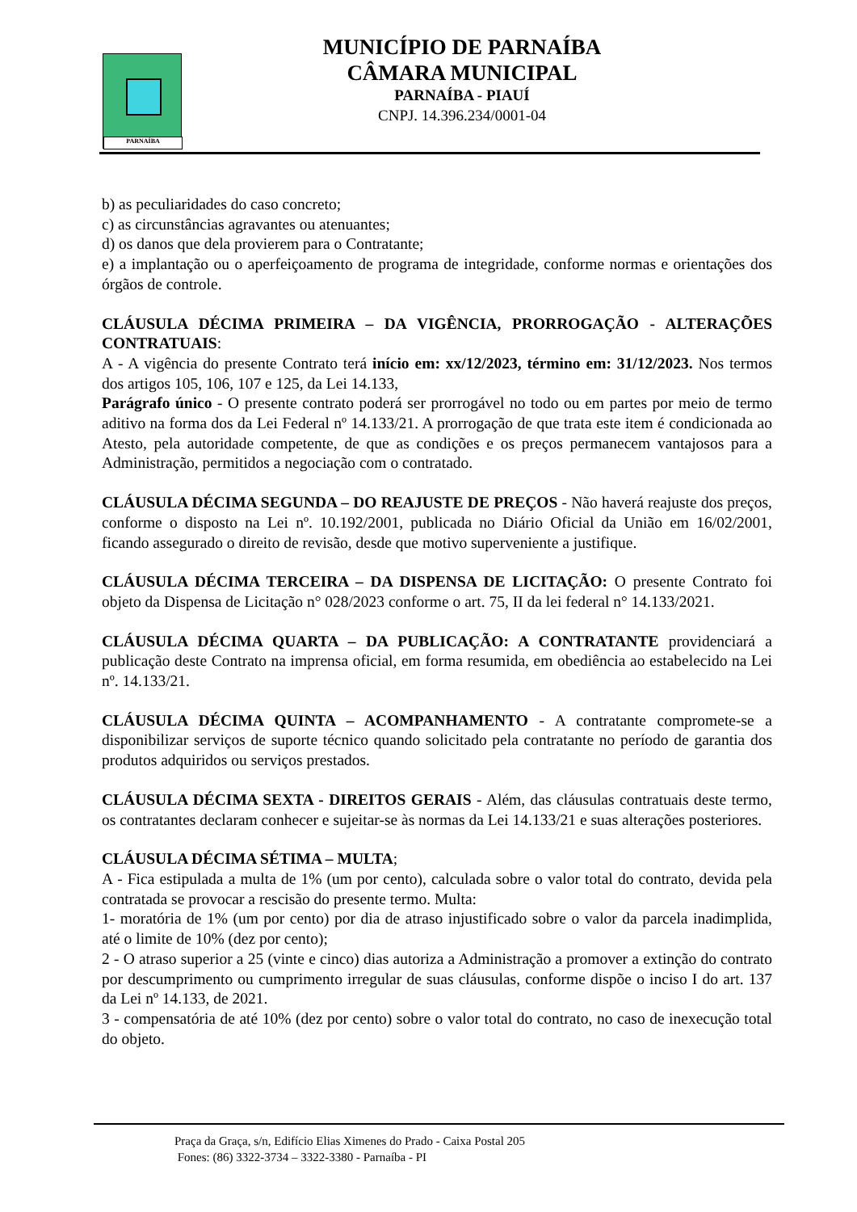PARNAÍBA
MUNICÍPIO DE PARNAÍBA
CÂMARA MUNICIPAL
PARNAÍBA - PIAUÍ
CNPJ. 14.396.234/0001-04
b) as peculiaridades do caso concreto;
c) as circunstâncias agravantes ou atenuantes;
d) os danos que dela provierem para o Contratante;
e) a implantação ou o aperfeiçoamento de programa de integridade, conforme normas e orientações dos órgãos de controle.
CLÁUSULA DÉCIMA PRIMEIRA – DA VIGÊNCIA, PRORROGAÇÃO - ALTERAÇÕES CONTRATUAIS:
A - A vigência do presente Contrato terá início em: xx/12/2023, término em: 31/12/2023. Nos termos dos artigos 105, 106, 107 e 125, da Lei 14.133,
Parágrafo único - O presente contrato poderá ser prorrogável no todo ou em partes por meio de termo aditivo na forma dos da Lei Federal nº 14.133/21. A prorrogação de que trata este item é condicionada ao Atesto, pela autoridade competente, de que as condições e os preços permanecem vantajosos para a Administração, permitidos a negociação com o contratado.
CLÁUSULA DÉCIMA SEGUNDA – DO REAJUSTE DE PREÇOS - Não haverá reajuste dos preços, conforme o disposto na Lei nº. 10.192/2001, publicada no Diário Oficial da União em 16/02/2001, ficando assegurado o direito de revisão, desde que motivo superveniente a justifique.
CLÁUSULA DÉCIMA TERCEIRA – DA DISPENSA DE LICITAÇÃO: O presente Contrato foi objeto da Dispensa de Licitação n° 028/2023 conforme o art. 75, II da lei federal n° 14.133/2021.
CLÁUSULA DÉCIMA QUARTA – DA PUBLICAÇÃO: A CONTRATANTE providenciará a publicação deste Contrato na imprensa oficial, em forma resumida, em obediência ao estabelecido na Lei nº. 14.133/21.
CLÁUSULA DÉCIMA QUINTA – ACOMPANHAMENTO - A contratante compromete-se a disponibilizar serviços de suporte técnico quando solicitado pela contratante no período de garantia dos produtos adquiridos ou serviços prestados.
CLÁUSULA DÉCIMA SEXTA - DIREITOS GERAIS - Além, das cláusulas contratuais deste termo, os contratantes declaram conhecer e sujeitar-se às normas da Lei 14.133/21 e suas alterações posteriores.
CLÁUSULA DÉCIMA SÉTIMA – MULTA;
A - Fica estipulada a multa de 1% (um por cento), calculada sobre o valor total do contrato, devida pela contratada se provocar a rescisão do presente termo. Multa:
1- moratória de 1% (um por cento) por dia de atraso injustificado sobre o valor da parcela inadimplida, até o limite de 10% (dez por cento);
2 - O atraso superior a 25 (vinte e cinco) dias autoriza a Administração a promover a extinção do contrato por descumprimento ou cumprimento irregular de suas cláusulas, conforme dispõe o inciso I do art. 137 da Lei nº 14.133, de 2021.
3 - compensatória de até 10% (dez por cento) sobre o valor total do contrato, no caso de inexecução total do objeto.
Praça da Graça, s/n, Edifício Elias Ximenes do Prado - Caixa Postal 205
Fones: (86) 3322-3734 – 3322-3380 - Parnaíba - PI